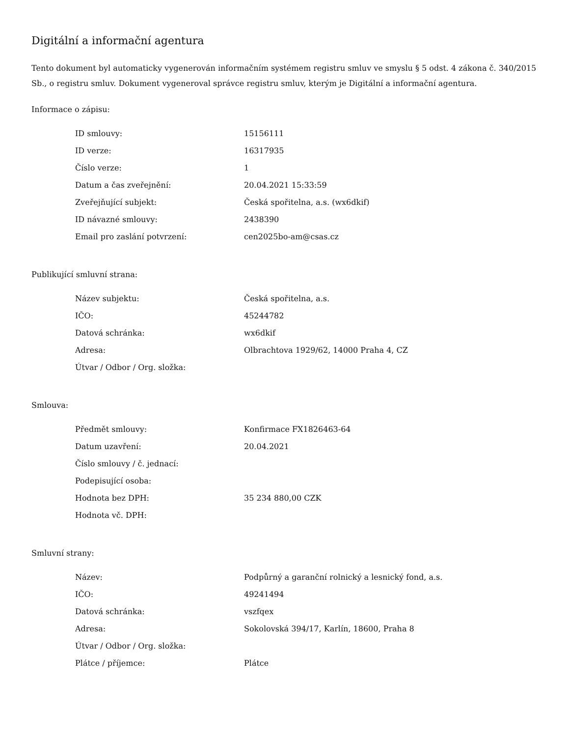Digitální a informační agentura
Tento dokument byl automaticky vygenerován informačním systémem registru smluv ve smyslu § 5 odst. 4 zákona č. 340/2015 Sb., o registru smluv. Dokument vygeneroval správce registru smluv, kterým je Digitální a informační agentura.
Informace o zápisu:
| ID smlouvy: | 15156111 |
| ID verze: | 16317935 |
| Číslo verze: | 1 |
| Datum a čas zveřejnění: | 20.04.2021 15:33:59 |
| Zveřejňující subjekt: | Česká spořitelna, a.s. (wx6dkif) |
| ID návazné smlouvy: | 2438390 |
| Email pro zaslání potvrzení: | cen2025bo-am@csas.cz |
Publikující smluvní strana:
| Název subjektu: | Česká spořitelna, a.s. |
| IČO: | 45244782 |
| Datová schránka: | wx6dkif |
| Adresa: | Olbrachtova 1929/62, 14000 Praha 4, CZ |
| Útvar / Odbor / Org. složka: | |
Smlouva:
| Předmět smlouvy: | Konfirmace FX1826463-64 |
| Datum uzavření: | 20.04.2021 |
| Číslo smlouvy / č. jednací: | |
| Podepisující osoba: | |
| Hodnota bez DPH: | 35 234 880,00 CZK |
| Hodnota vč. DPH: | |
Smluvní strany:
| Název: | Podpůrný a garanční rolnický a lesnický fond, a.s. |
| IČO: | 49241494 |
| Datová schránka: | vszfqex |
| Adresa: | Sokolovská 394/17, Karlín, 18600, Praha 8 |
| Útvar / Odbor / Org. složka: | |
| Plátce / příjemce: | Plátce |